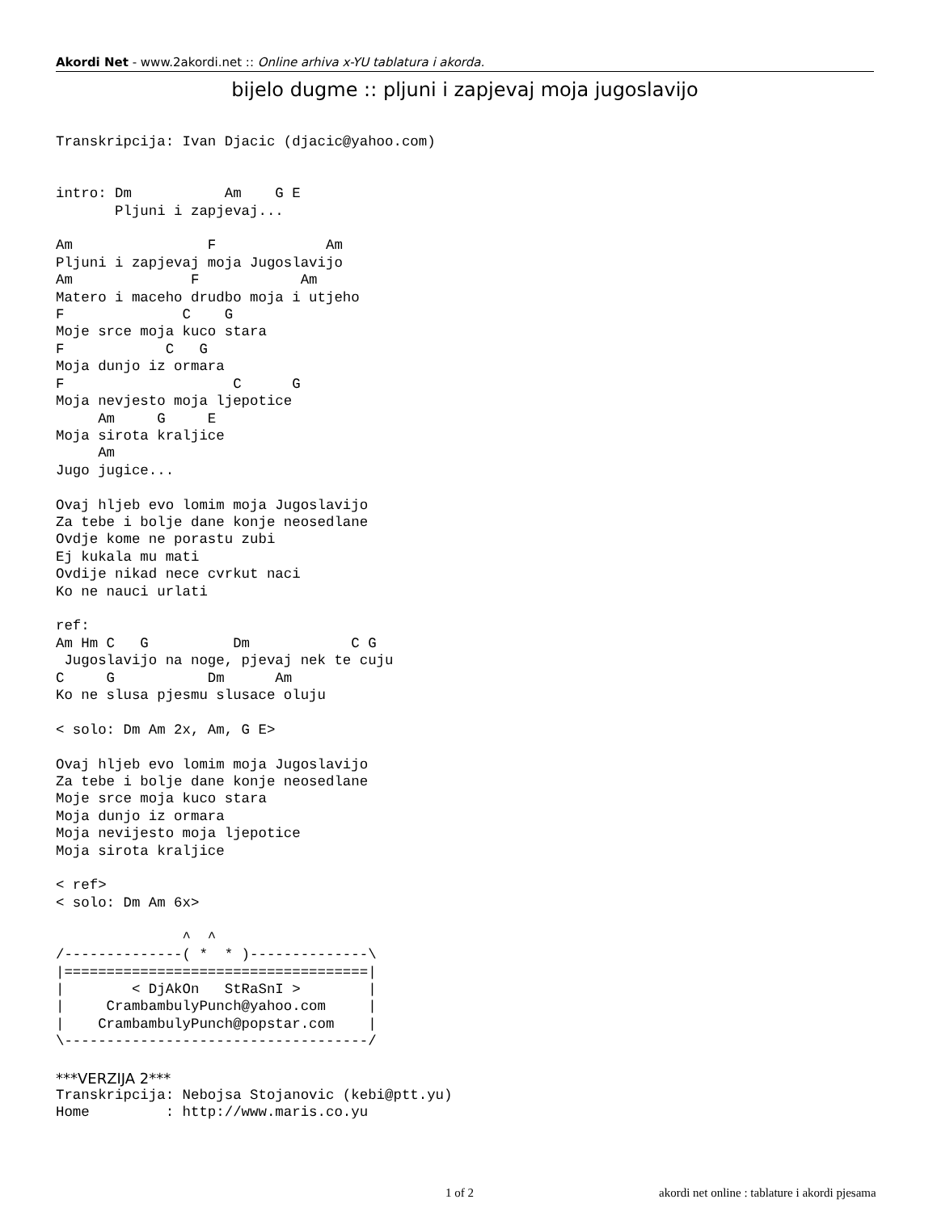Akordi Net - www.2akordi.net :: Online arhiva x-YU tablatura i akorda.
bijelo dugme :: pljuni i zapjevaj moja jugoslavijo
Transkripcija: Ivan Djacic (djacic@yahoo.com)


intro: Dm           Am    G E
       Pljuni i zapjevaj...

Am                F             Am
Pljuni i zapjevaj moja Jugoslavijo
Am              F            Am
Matero i maceho drudbo moja i utjeho
F              C    G
Moje srce moja kuco stara
F            C   G
Moja dunjo iz ormara
F                    C      G
Moja nevjesto moja ljepotice
     Am     G     E
Moja sirota kraljice
     Am
Jugo jugice...

Ovaj hljeb evo lomim moja Jugoslavijo
Za tebe i bolje dane konje neosedlane
Ovdje kome ne porastu zubi
Ej kukala mu mati
Ovdije nikad nece cvrkut naci
Ko ne nauci urlati

ref:
Am Hm C   G          Dm            C G
 Jugoslavijo na noge, pjevaj nek te cuju
C     G           Dm      Am
Ko ne slusa pjesmu slusace oluju

< solo: Dm Am 2x, Am, G E>

Ovaj hljeb evo lomim moja Jugoslavijo
Za tebe i bolje dane konje neosedlane
Moje srce moja kuco stara
Moja dunjo iz ormara
Moja nevijesto moja ljepotice
Moja sirota kraljice

< ref>
< solo: Dm Am 6x>

               ^  ^
/--------------( *  * )--------------\
|====================================|
|        < DjAkOn   StRaSnI >        |
|     CrambambulyPunch@yahoo.com     |
|    CrambambulyPunch@popstar.com    |
\------------------------------------/
***VERZIJA 2***
Transkripcija: Nebojsa Stojanovic (kebi@ptt.yu)
Home         : http://www.maris.co.yu
1 of 2 akordi net online : tablature i akordi pjesama